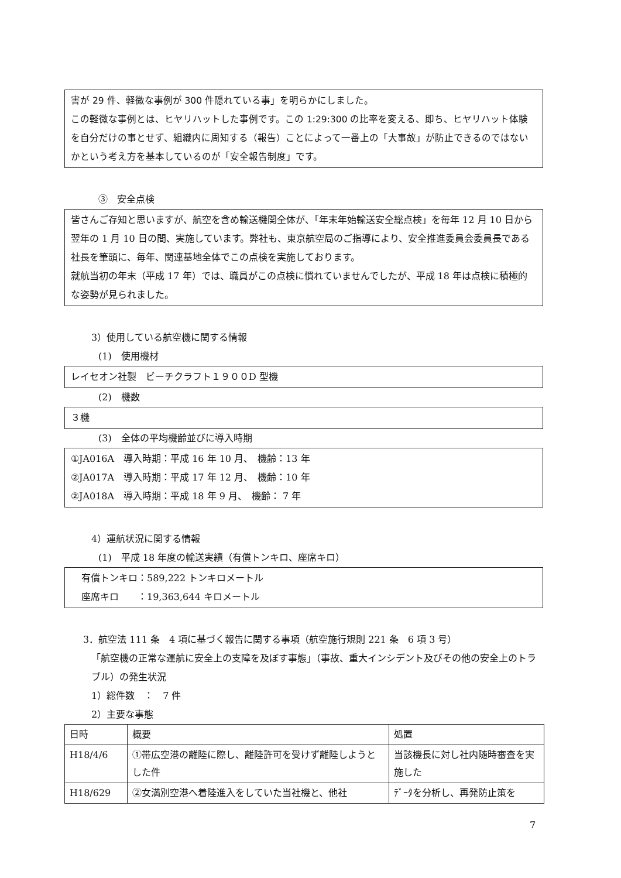害が 29 件、軽微な事例が 300 件隠れている事」を明らかにしました。
この軽微な事例とは、ヒヤリハットした事例です。この 1:29:300 の比率を変える、即ち、ヒヤリハット体験を自分だけの事とせず、組織内に周知する（報告）ことによって一番上の「大事故」が防止できるのではないかという考え方を基本しているのが「安全報告制度」です。
③　安全点検
皆さんご存知と思いますが、航空を含め輸送機関全体が、「年末年始輸送安全総点検」を毎年 12 月 10 日から翌年の 1 月 10 日の間、実施しています。弊社も、東京航空局のご指導により、安全推進委員会委員長である社長を筆頭に、毎年、関連基地全体でこの点検を実施しております。
就航当初の年末（平成 17 年）では、職員がこの点検に慣れていませんでしたが、平成 18 年は点検に積極的な姿勢が見られました。
3）使用している航空機に関する情報
(1)　使用機材
レイセオン社製　ビーチクラフト１９００D 型機
(2)　機数
３機
(3)　全体の平均機齢並びに導入時期
①JA016A　導入時期：平成 16 年 10 月、　機齢：13 年
②JA017A　導入時期：平成 17 年 12 月、　機齢：10 年
②JA018A　導入時期：平成 18 年 9 月、　機齢： 7 年
4）運航状況に関する情報
(1)　平成 18 年度の輸送実績（有償トンキロ、座席キロ）
有償トンキロ：589,222 トンキロメートル
座席キロ　　：19,363,644 キロメートル
3．航空法 111 条　4 項に基づく報告に関する事項（航空施行規則 221 条　6 項 3 号）
「航空機の正常な運航に安全上の支障を及ぼす事態」（事故、重大インシデント及びその他の安全上のトラブル）の発生状況
1）総件数　：　7 件
2）主要な事態
| 日時 | 概要 | 処置 |
| H18/4/6 | ①帯広空港の離陸に際し、離陸許可を受けず離陸しようとした件 | 当該機長に対し社内随時審査を実施した |
| H18/629 | ②女満別空港へ着陸進入をしていた当社機と、他社 | ﾃﾞｰﾀを分析し、再発防止策を |
7